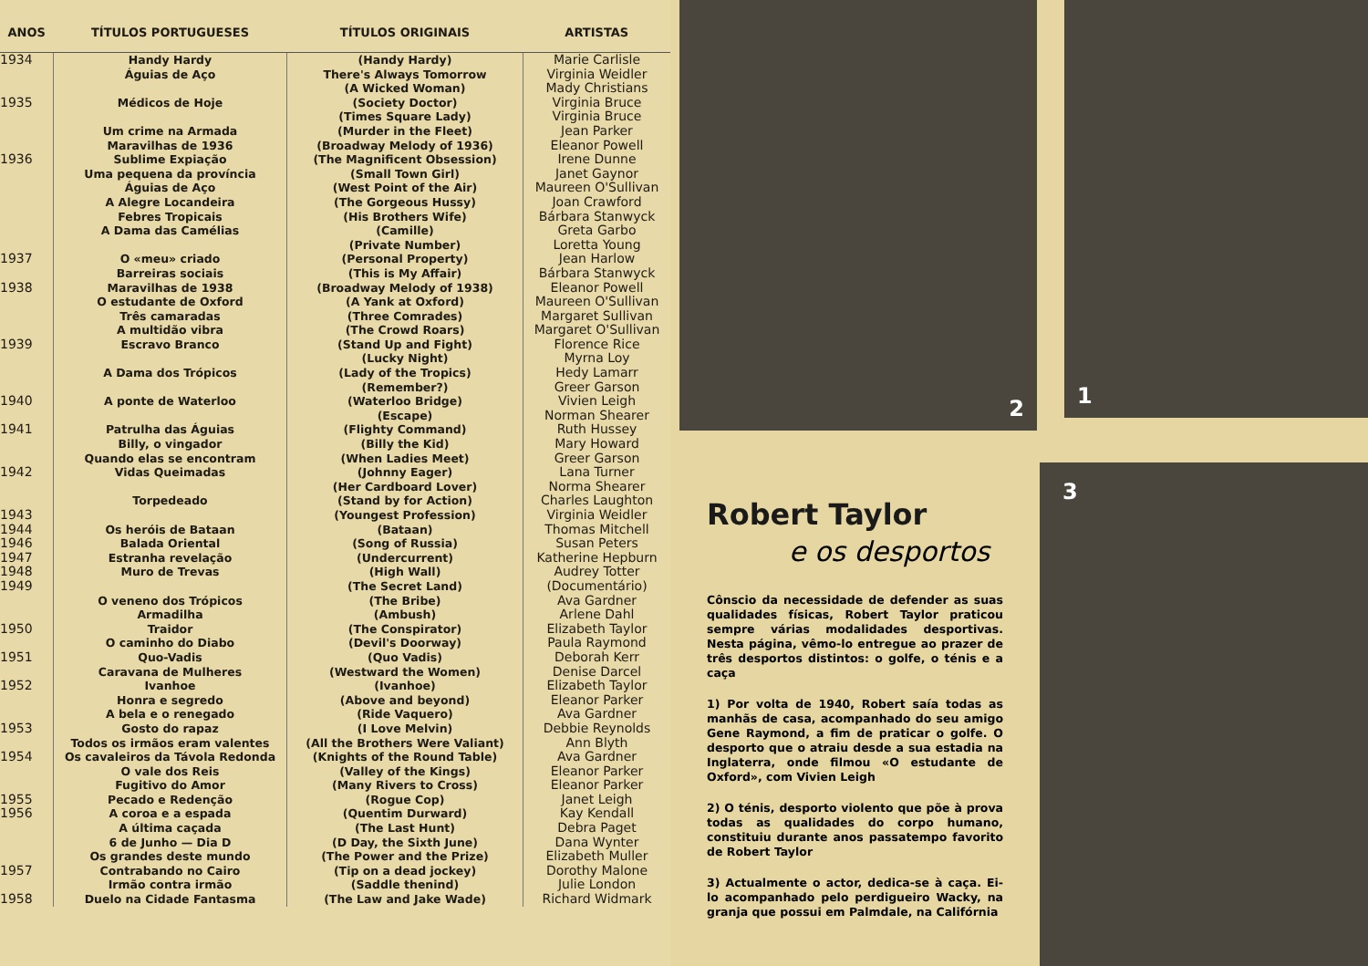| ANOS | TÍTULOS PORTUGUESES | TÍTULOS ORIGINAIS | ARTISTAS |
| --- | --- | --- | --- |
| 1934 | Handy Hardy | (Handy Hardy) | Marie Carlisle |
| | Águias de Aço | There's Always Tomorrow | Virginia Weidler |
| | | (A Wicked Woman) | Mady Christians |
| 1935 | Médicos de Hoje | (Society Doctor) | Virginia Bruce |
| | | (Times Square Lady) | Virginia Bruce |
| | Um crime na Armada | (Murder in the Fleet) | Jean Parker |
| | Maravilhas de 1936 | (Broadway Melody of 1936) | Eleanor Powell |
| 1936 | Sublime Expiação | (The Magnificent Obsession) | Irene Dunne |
| | Uma pequena da província | (Small Town Girl) | Janet Gaynor |
| | Águias de Aço | (West Point of the Air) | Maureen O'Sullivan |
| | A Alegre Locandeira | (The Gorgeous Hussy) | Joan Crawford |
| | Febres Tropicais | (His Brothers Wife) | Bárbara Stanwyck |
| | A Dama das Camélias | (Camille) | Greta Garbo |
| | | (Private Number) | Loretta Young |
| 1937 | O «meu» criado | (Personal Property) | Jean Harlow |
| | Barreiras sociais | (This is My Affair) | Bárbara Stanwyck |
| 1938 | Maravilhas de 1938 | (Broadway Melody of 1938) | Eleanor Powell |
| | O estudante de Oxford | (A Yank at Oxford) | Maureen O'Sullivan |
| | Três camaradas | (Three Comrades) | Margaret Sullivan |
| | A multidão vibra | (The Crowd Roars) | Margaret O'Sullivan |
| 1939 | Escravo Branco | (Stand Up and Fight) | Florence Rice |
| | | (Lucky Night) | Myrna Loy |
| | A Dama dos Trópicos | (Lady of the Tropics) | Hedy Lamarr |
| | | (Remember?) | Greer Garson |
| 1940 | A ponte de Waterloo | (Waterloo Bridge) | Vivien Leigh |
| | | (Escape) | Norman Shearer |
| 1941 | Patrulha das Águias | (Flighty Command) | Ruth Hussey |
| | Billy, o vingador | (Billy the Kid) | Mary Howard |
| | Quando elas se encontram | (When Ladies Meet) | Greer Garson |
| 1942 | Vidas Queimadas | (Johnny Eager) | Lana Turner |
| | | (Her Cardboard Lover) | Norma Shearer |
| | Torpedeado | (Stand by for Action) | Charles Laughton |
| 1943 | | (Youngest Profession) | Virginia Weidler |
| 1944 | Os heróis de Bataan | (Bataan) | Thomas Mitchell |
| 1946 | Balada Oriental | (Song of Russia) | Susan Peters |
| 1947 | Estranha revelação | (Undercurrent) | Katherine Hepburn |
| 1948 | Muro de Trevas | (High Wall) | Audrey Totter |
| 1949 | | (The Secret Land) | (Documentário) |
| | O veneno dos Trópicos | (The Bribe) | Ava Gardner |
| | Armadilha | (Ambush) | Arlene Dahl |
| 1950 | Traidor | (The Conspirator) | Elizabeth Taylor |
| | O caminho do Diabo | (Devil's Doorway) | Paula Raymond |
| 1951 | Quo-Vadis | (Quo Vadis) | Deborah Kerr |
| | Caravana de Mulheres | (Westward the Women) | Denise Darcel |
| 1952 | Ivanhoe | (Ivanhoe) | Elizabeth Taylor |
| | Honra e segredo | (Above and beyond) | Eleanor Parker |
| | A bela e o renegado | (Ride Vaquero) | Ava Gardner |
| 1953 | Gosto do rapaz | (I Love Melvin) | Debbie Reynolds |
| | Todos os irmãos eram valentes | (All the Brothers Were Valiant) | Ann Blyth |
| 1954 | Os cavaleiros da Távola Redonda | (Knights of the Round Table) | Ava Gardner |
| | O vale dos Reis | (Valley of the Kings) | Eleanor Parker |
| | Fugitivo do Amor | (Many Rivers to Cross) | Eleanor Parker |
| 1955 | Pecado e Redenção | (Rogue Cop) | Janet Leigh |
| 1956 | A coroa e a espada | (Quentim Durward) | Kay Kendall |
| | A última caçada | (The Last Hunt) | Debra Paget |
| | 6 de Junho — Dia D | (D Day, the Sixth June) | Dana Wynter |
| | Os grandes deste mundo | (The Power and the Prize) | Elizabeth Muller |
| 1957 | Contrabando no Cairo | (Tip on a dead jockey) | Dorothy Malone |
| | Irmão contra irmão | (Saddle thenind) | Julie London |
| 1958 | Duelo na Cidade Fantasma | (The Law and Jake Wade) | Richard Widmark |
2 1
3
Robert Taylor
e os desportos
Cônscio da necessidade de defender as suas qualidades físicas, Robert Taylor praticou sempre várias modalidades desportivas. Nesta página, vêmo-lo entregue ao prazer de três desportos distintos: o golfe, o ténis e a caça
1) Por volta de 1940, Robert saía todas as manhãs de casa, acompanhado do seu amigo Gene Raymond, a fim de praticar o golfe. O desporto que o atraiu desde a sua estadia na Inglaterra, onde filmou «O estudante de Oxford», com Vivien Leigh
2) O ténis, desporto violento que põe à prova todas as qualidades do corpo humano, constituiu durante anos passatempo favorito de Robert Taylor
3) Actualmente o actor, dedica-se à caça. Ei-lo acompanhado pelo perdigueiro Wacky, na granja que possui em Palmdale, na Califórnia